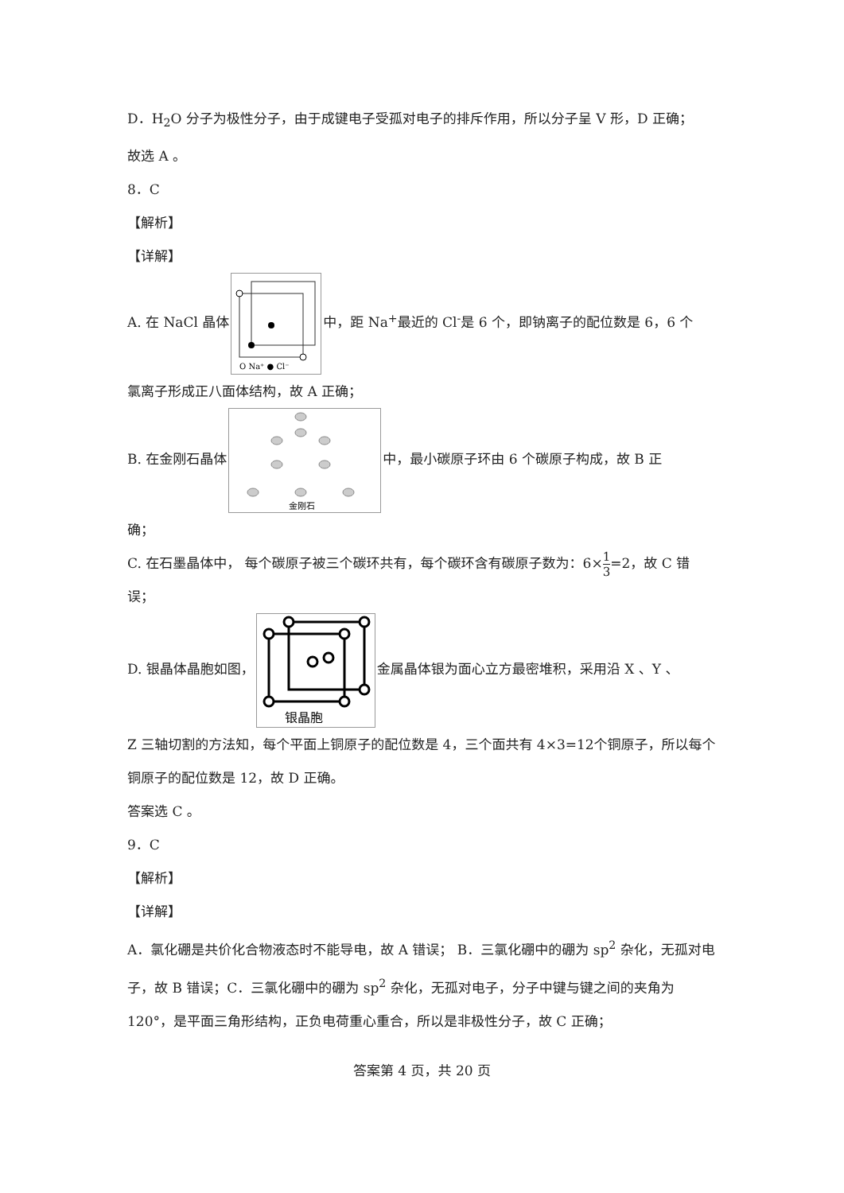D．H<sub>2</sub>O 分子为极性分子，由于成键电子受孤对电子的排斥作用，所以分子呈 V 形，D 正确；
故选 A 。
8．C
【解析】
【详解】
A. 在 NaCl 晶体
O Na⁺ ● Cl⁻
中，距 Na<sup>+</sup>最近的 Cl<sup>-</sup>是 6 个，即钠离子的配位数是 6，6 个
氯离子形成正八面体结构，故 A 正确；
B. 在金刚石晶体
金刚石
中，最小碳原子环由 6 个碳原子构成，故 B 正
确；
C. 在石墨晶体中， 每个碳原子被三个碳环共有，每个碳环含有碳原子数为：6×1 3=2，故 C 错误；
D. 银晶体晶胞如图，
银晶胞
金属晶体银为面心立方最密堆积，采用沿 X 、Y 、
Z 三轴切割的方法知，每个平面上铜原子的配位数是 4，三个面共有 4×3=12个铜原子，所以每个铜原子的配位数是 12，故 D 正确。
答案选 C 。
9．C
【解析】
【详解】
A．氯化硼是共价化合物液态时不能导电，故 A 错误； B．三氯化硼中的硼为 sp<sup>2</sup> 杂化，无孤对电子，故 B 错误；C．三氯化硼中的硼为 sp<sup>2</sup> 杂化，无孤对电子，分子中键与键之间的夹角为 120°，是平面三角形结构，正负电荷重心重合，所以是非极性分子，故 C 正确；
答案第 4 页，共 20 页